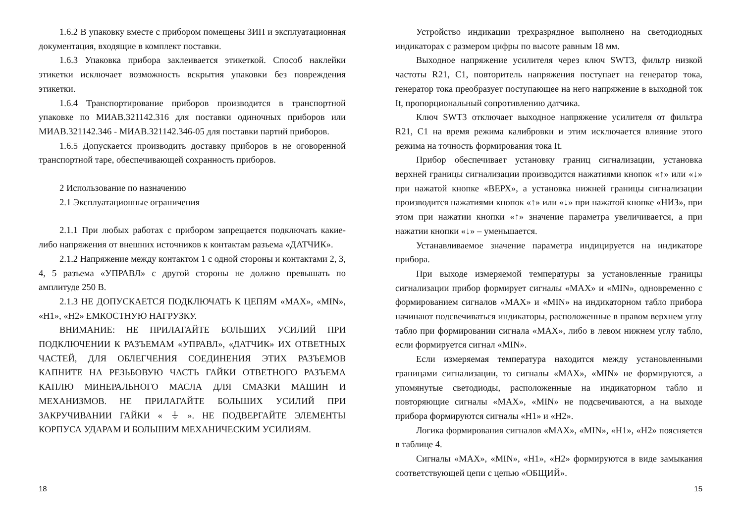1.6.2 В упаковку вместе с прибором помещены ЗИП и эксплуатационная документация, входящие в комплект поставки.
1.6.3 Упаковка прибора заклеивается этикеткой. Способ наклейки этикетки исключает возможность вскрытия упаковки без повреждения этикетки.
1.6.4 Транспортирование приборов производится в транспортной упаковке по МИАВ.321142.316 для поставки одиночных приборов или МИАВ.321142.346 - МИАВ.321142.346-05 для поставки партий приборов.
1.6.5 Допускается производить доставку приборов в не оговоренной транспортной таре, обеспечивающей сохранность приборов.
2 Использование по назначению
2.1 Эксплуатационные ограничения
2.1.1 При любых работах с прибором запрещается подключать какие-либо напряжения от внешних источников к контактам разъема «ДАТЧИК».
2.1.2 Напряжение между контактом 1 с одной стороны и контактами 2, 3, 4, 5 разъема «УПРАВЛ» с другой стороны не должно превышать по амплитуде 250 В.
2.1.3 НЕ ДОПУСКАЕТСЯ ПОДКЛЮЧАТЬ К ЦЕПЯМ «MAX», «MIN», «H1», «H2» ЕМКОСТНУЮ НАГРУЗКУ.
ВНИМАНИЕ: НЕ ПРИЛАГАЙТЕ БОЛЬШИХ УСИЛИЙ ПРИ ПОДКЛЮЧЕНИИ К РАЗЪЕМАМ «УПРАВЛ», «ДАТЧИК» ИХ ОТВЕТНЫХ ЧАСТЕЙ, ДЛЯ ОБЛЕГЧЕНИЯ СОЕДИНЕНИЯ ЭТИХ РАЗЪЕМОВ КАПНИТЕ НА РЕЗЬБОВУЮ ЧАСТЬ ГАЙКИ ОТВЕТНОГО РАЗЪЕМА КАПЛЮ МИНЕРАЛЬНОГО МАСЛА ДЛЯ СМАЗКИ МАШИН И МЕХАНИЗМОВ. НЕ ПРИЛАГАЙТЕ БОЛЬШИХ УСИЛИЙ ПРИ ЗАКРУЧИВАНИИ ГАЙКИ « ⏚ ». НЕ ПОДВЕРГАЙТЕ ЭЛЕМЕНТЫ КОРПУСА УДАРАМ И БОЛЬШИМ МЕХАНИЧЕСКИМ УСИЛИЯМ.
18
Устройство индикации трехразрядное выполнено на светодиодных индикаторах с размером цифры по высоте равным 18 мм.
Выходное напряжение усилителя через ключ SWT3, фильтр низкой частоты R21, C1, повторитель напряжения поступает на генератор тока, генератор тока преобразует поступающее на него напряжение в выходной ток It, пропорциональный сопротивлению датчика.
Ключ SWT3 отключает выходное напряжение усилителя от фильтра R21, C1 на время режима калибровки и этим исключается влияние этого режима на точность формирования тока It.
Прибор обеспечивает установку границ сигнализации, установка верхней границы сигнализации производится нажатиями кнопок «↑» или «↓» при нажатой кнопке «ВЕРХ», а установка нижней границы сигнализации производится нажатиями кнопок «↑» или «↓» при нажатой кнопке «НИЗ», при этом при нажатии кнопки «↑» значение параметра увеличивается, а при нажатии кнопки «↓» – уменьшается.
Устанавливаемое значение параметра индицируется на индикаторе прибора.
При выходе измеряемой температуры за установленные границы сигнализации прибор формирует сигналы «MAX» и «MIN», одновременно с формированием сигналов «MAX» и «MIN» на индикаторном табло прибора начинают подсвечиваться индикаторы, расположенные в правом верхнем углу табло при формировании сигнала «MAX», либо в левом нижнем углу табло, если формируется сигнал «MIN».
Если измеряемая температура находится между установленными границами сигнализации, то сигналы «MAX», «MIN» не формируются, а упомянутые светодиоды, расположенные на индикаторном табло и повторяющие сигналы «MAX», «MIN» не подсвечиваются, а на выходе прибора формируются сигналы «H1» и «H2».
Логика формирования сигналов «MAX», «MIN», «H1», «H2» поясняется в таблице 4.
Сигналы «MAX», «MIN», «H1», «H2» формируются в виде замыкания соответствующей цепи с цепью «ОБЩИЙ».
15